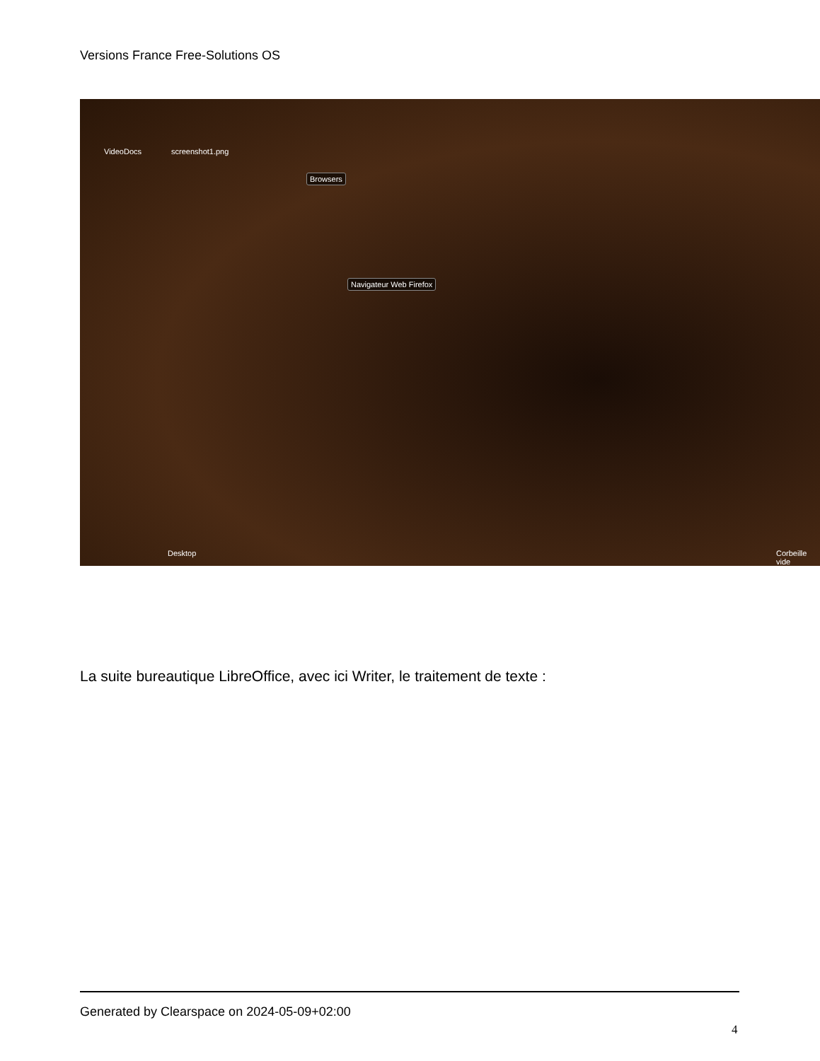Versions France Free-Solutions OS
VideoDocs screenshot1.png
Browsers
Navigateur Web Firefox
Desktop Corbeille vide
La suite bureautique LibreOffice, avec ici Writer, le traitement de texte :
Generated by Clearspace on 2024-05-09+02:00
4